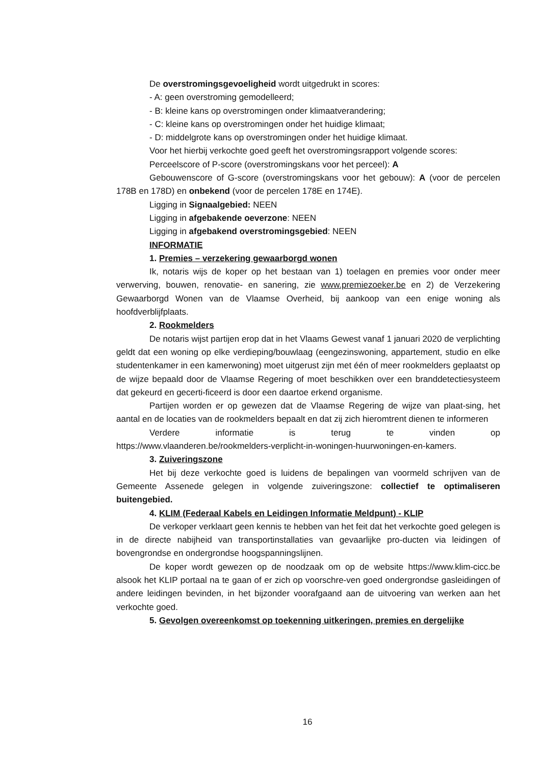De overstromingsgevoeligheid wordt uitgedrukt in scores:
- A: geen overstroming gemodelleerd;
- B: kleine kans op overstromingen onder klimaatverandering;
- C: kleine kans op overstromingen onder het huidige klimaat;
- D: middelgrote kans op overstromingen onder het huidige klimaat.
Voor het hierbij verkochte goed geeft het overstromingsrapport volgende scores:
Perceelscore of P-score (overstromingskans voor het perceel): A
Gebouwenscore of G-score (overstromingskans voor het gebouw): A (voor de percelen 178B en 178D) en onbekend (voor de percelen 178E en 174E).
Ligging in Signaalgebied: NEEN
Ligging in afgebakende oeverzone: NEEN
Ligging in afgebakend overstromingsgebied: NEEN
INFORMATIE
1. Premies – verzekering gewaarborgd wonen
Ik, notaris wijs de koper op het bestaan van 1) toelagen en premies voor onder meer verwerving, bouwen, renovatie- en sanering, zie www.premiezoeker.be en 2) de Verzekering Gewaarborgd Wonen van de Vlaamse Overheid, bij aankoop van een enige woning als hoofdverblijfplaats.
2. Rookmelders
De notaris wijst partijen erop dat in het Vlaams Gewest vanaf 1 januari 2020 de verplichting geldt dat een woning op elke verdieping/bouwlaag (eengezinswoning, appartement, studio en elke studentenkamer in een kamerwoning) moet uitgerust zijn met één of meer rookmelders geplaatst op de wijze bepaald door de Vlaamse Regering of moet beschikken over een branddetectiesysteem dat gekeurd en gecerti-ficeerd is door een daartoe erkend organisme.
Partijen worden er op gewezen dat de Vlaamse Regering de wijze van plaat-sing, het aantal en de locaties van de rookmelders bepaalt en dat zij zich hieromtrent dienen te informeren
Verdere informatie is terug te vinden op
https://www.vlaanderen.be/rookmelders-verplicht-in-woningen-huurwoningen-en-kamers.
3. Zuiveringszone
Het bij deze verkochte goed is luidens de bepalingen van voormeld schrijven van de Gemeente Assenede gelegen in volgende zuiveringszone: collectief te optimaliseren buitengebied.
4. KLIM (Federaal Kabels en Leidingen Informatie Meldpunt) - KLIP
De verkoper verklaart geen kennis te hebben van het feit dat het verkochte goed gelegen is in de directe nabijheid van transportinstallaties van gevaarlijke pro-ducten via leidingen of bovengrondse en ondergrondse hoogspanningslijnen.
De koper wordt gewezen op de noodzaak om op de website https://www.klim-cicc.be alsook het KLIP portaal na te gaan of er zich op voorschre-ven goed ondergrondse gasleidingen of andere leidingen bevinden, in het bijzonder voorafgaand aan de uitvoering van werken aan het verkochte goed.
5. Gevolgen overeenkomst op toekenning uitkeringen, premies en dergelijke
16